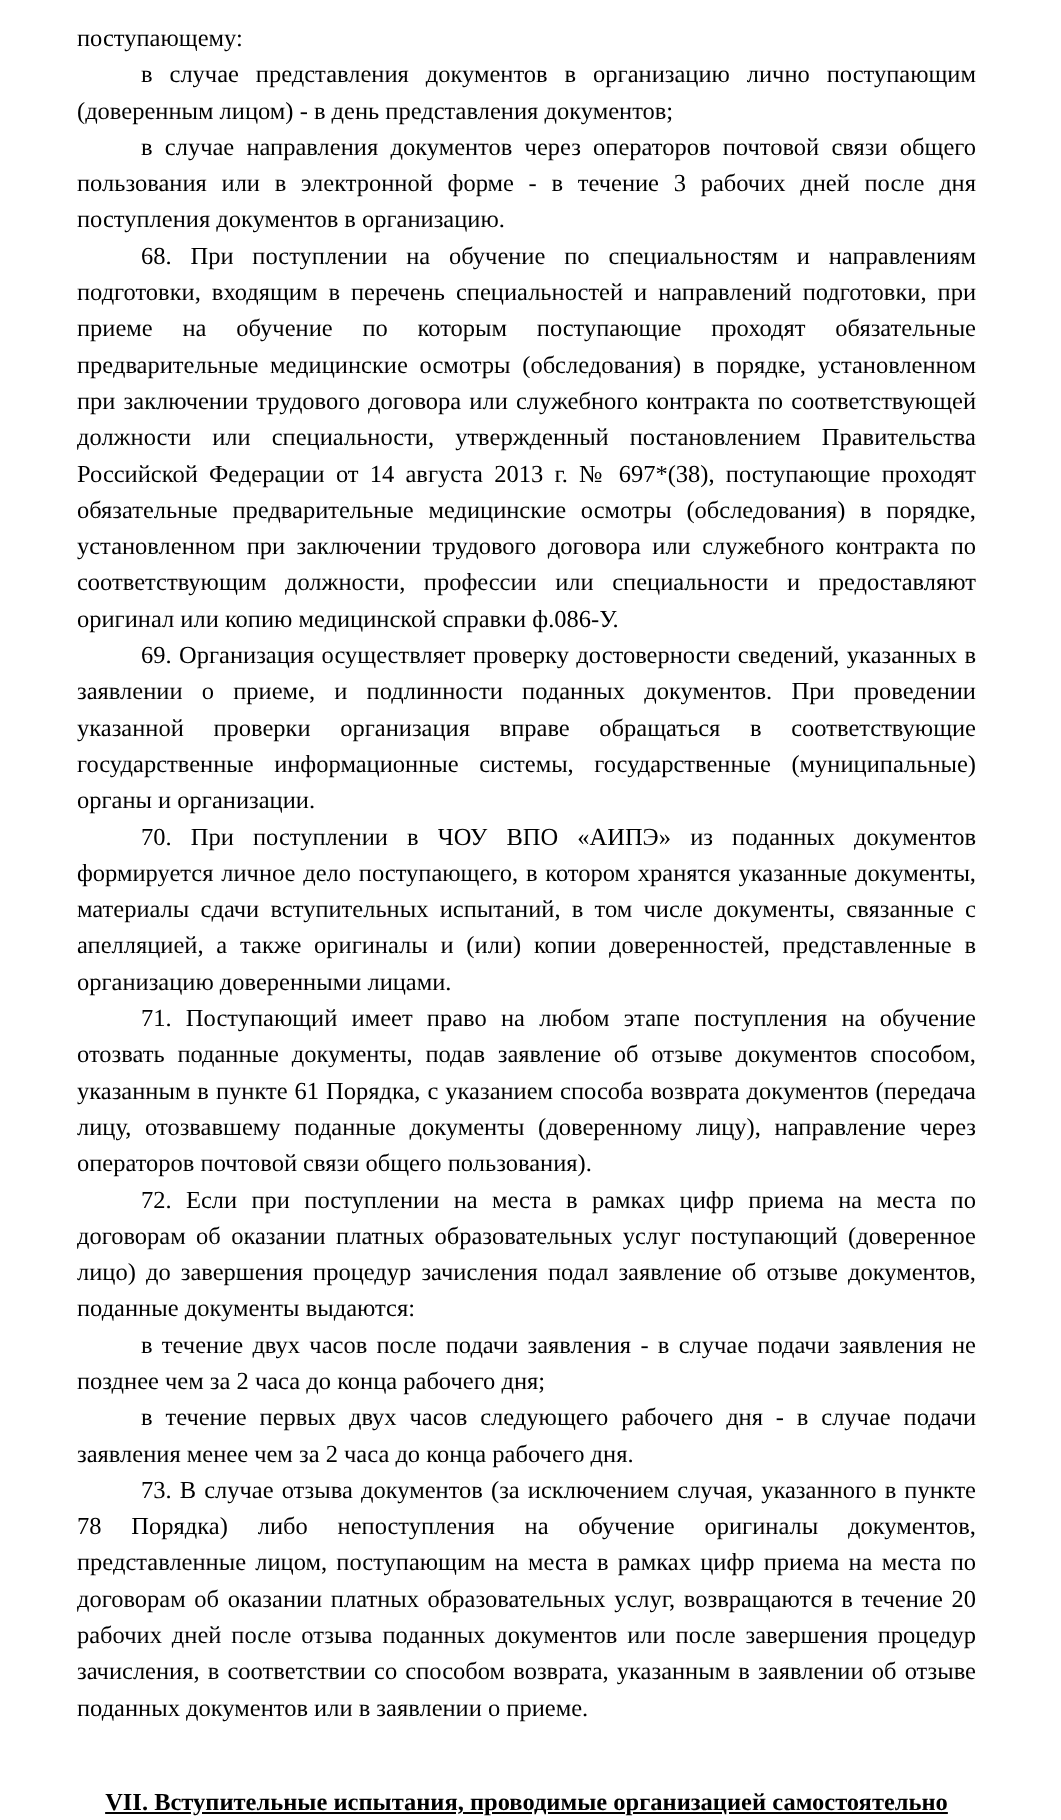поступающему:
в случае представления документов в организацию лично поступающим (доверенным лицом) - в день представления документов;
в случае направления документов через операторов почтовой связи общего пользования или в электронной форме - в течение 3 рабочих дней после дня поступления документов в организацию.
68. При поступлении на обучение по специальностям и направлениям подготовки, входящим в перечень специальностей и направлений подготовки, при приеме на обучение по которым поступающие проходят обязательные предварительные медицинские осмотры (обследования) в порядке, установленном при заключении трудового договора или служебного контракта по соответствующей должности или специальности, утвержденный постановлением Правительства Российской Федерации от 14 августа 2013 г. № 697*(38), поступающие проходят обязательные предварительные медицинские осмотры (обследования) в порядке, установленном при заключении трудового договора или служебного контракта по соответствующим должности, профессии или специальности и предоставляют оригинал или копию медицинской справки ф.086-У.
69. Организация осуществляет проверку достоверности сведений, указанных в заявлении о приеме, и подлинности поданных документов. При проведении указанной проверки организация вправе обращаться в соответствующие государственные информационные системы, государственные (муниципальные) органы и организации.
70. При поступлении в ЧОУ ВПО «АИПЭ» из поданных документов формируется личное дело поступающего, в котором хранятся указанные документы, материалы сдачи вступительных испытаний, в том числе документы, связанные с апелляцией, а также оригиналы и (или) копии доверенностей, представленные в организацию доверенными лицами.
71. Поступающий имеет право на любом этапе поступления на обучение отозвать поданные документы, подав заявление об отзыве документов способом, указанным в пункте 61 Порядка, с указанием способа возврата документов (передача лицу, отозвавшему поданные документы (доверенному лицу), направление через операторов почтовой связи общего пользования).
72. Если при поступлении на места в рамках цифр приема на места по договорам об оказании платных образовательных услуг поступающий (доверенное лицо) до завершения процедур зачисления подал заявление об отзыве документов, поданные документы выдаются:
в течение двух часов после подачи заявления - в случае подачи заявления не позднее чем за 2 часа до конца рабочего дня;
в течение первых двух часов следующего рабочего дня - в случае подачи заявления менее чем за 2 часа до конца рабочего дня.
73. В случае отзыва документов (за исключением случая, указанного в пункте 78 Порядка) либо непоступления на обучение оригиналы документов, представленные лицом, поступающим на места в рамках цифр приема на места по договорам об оказании платных образовательных услуг, возвращаются в течение 20 рабочих дней после отзыва поданных документов или после завершения процедур зачисления, в соответствии со способом возврата, указанным в заявлении об отзыве поданных документов или в заявлении о приеме.
VII. Вступительные испытания, проводимые организацией самостоятельно